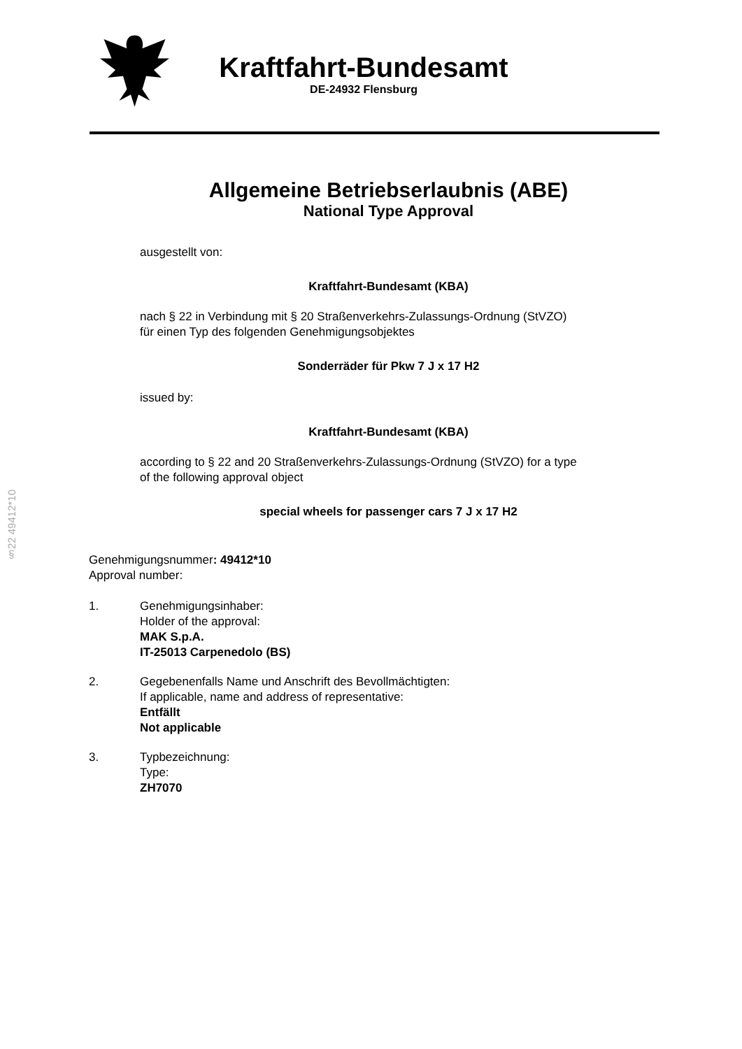Kraftfahrt-Bundesamt
DE-24932 Flensburg
Allgemeine Betriebserlaubnis (ABE)
National Type Approval
ausgestellt von:
Kraftfahrt-Bundesamt (KBA)
nach § 22 in Verbindung mit § 20 Straßenverkehrs-Zulassungs-Ordnung (StVZO)
für einen Typ des folgenden Genehmigungsobjektes
Sonderräder für Pkw 7 J x 17 H2
issued by:
Kraftfahrt-Bundesamt (KBA)
according to § 22 and 20 Straßenverkehrs-Zulassungs-Ordnung (StVZO) for a type
of the following approval object
special wheels for passenger cars 7 J x 17 H2
§22 49412*10
Genehmigungsnummer: 49412*10
Approval number:
1. Genehmigungsinhaber:
Holder of the approval:
MAK S.p.A.
IT-25013 Carpenedolo (BS)
2. Gegebenenfalls Name und Anschrift des Bevollmächtigten:
If applicable, name and address of representative:
Entfällt
Not applicable
3. Typbezeichnung:
Type:
ZH7070